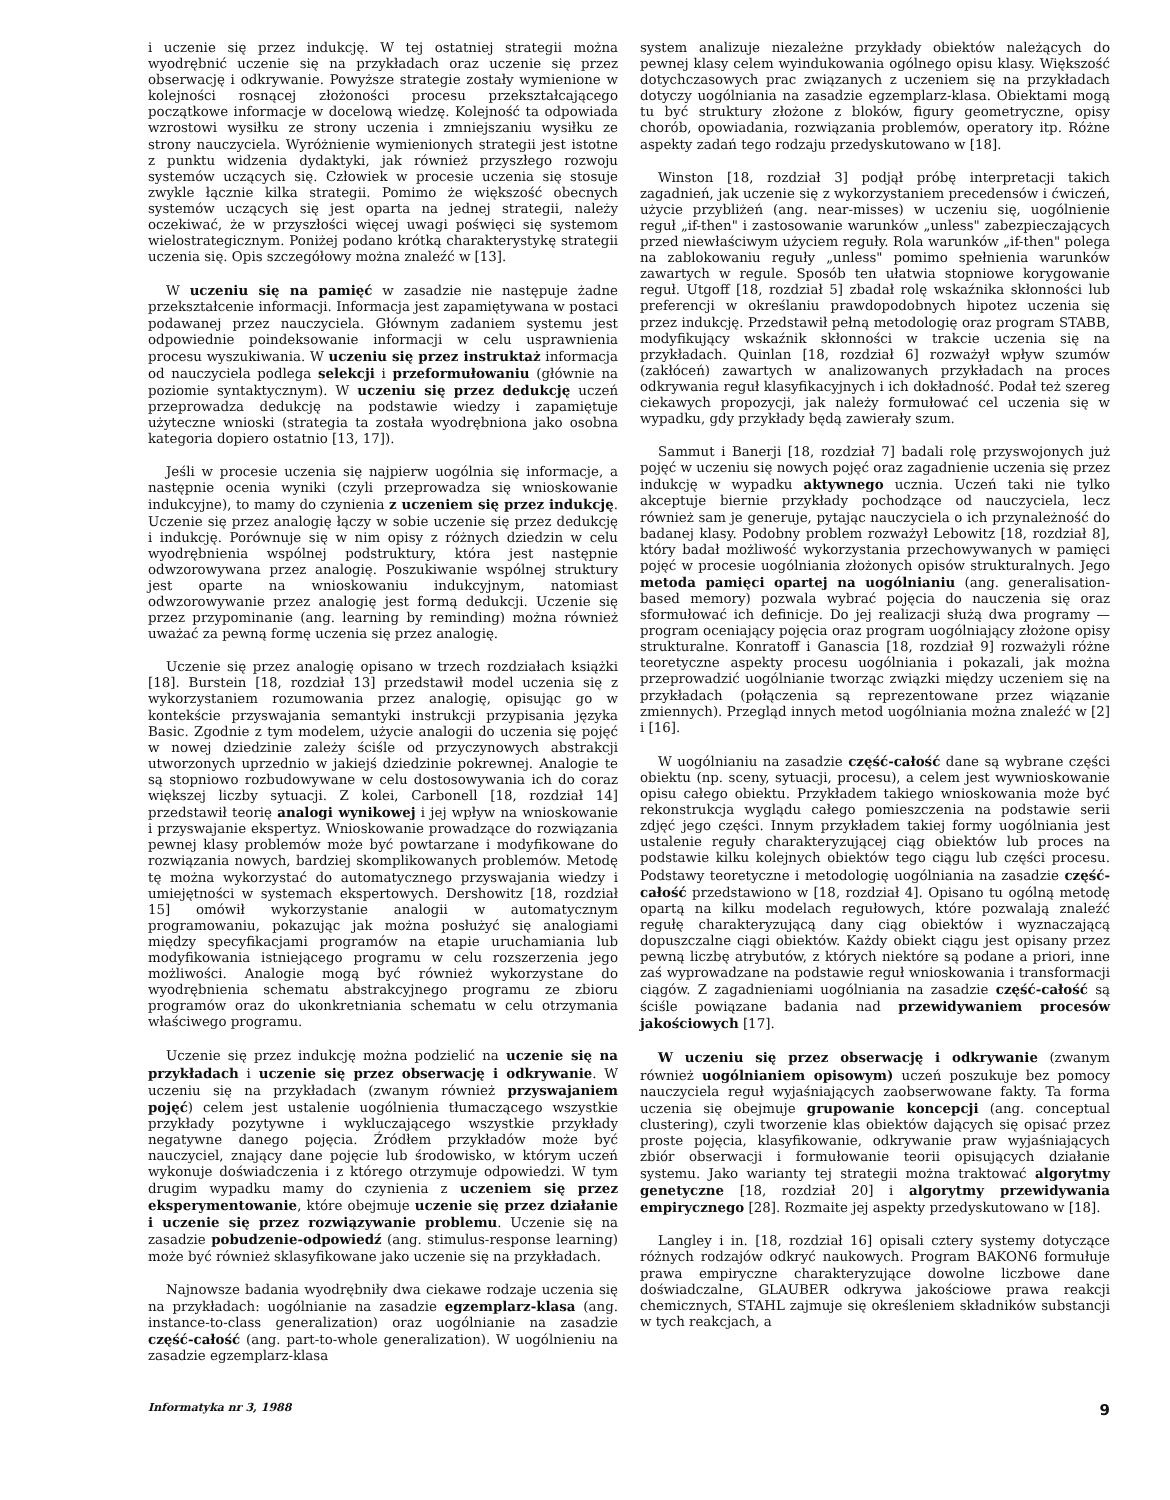i uczenie się przez indukcję. W tej ostatniej strategii można wyodrębnić uczenie się na przykładach oraz uczenie się przez obserwację i odkrywanie. Powyższe strategie zostały wymienione w kolejności rosnącej złożoności procesu przekształcającego początkowe informacje w docelową wiedzę. Kolejność ta odpowiada wzrostowi wysiłku ze strony uczenia i zmniejszaniu wysiłku ze strony nauczyciela. Wyróżnienie wymienionych strategii jest istotne z punktu widzenia dydaktyki, jak również przyszłego rozwoju systemów uczących się. Człowiek w procesie uczenia się stosuje zwykle łącznie kilka strategii. Pomimo że większość obecnych systemów uczących się jest oparta na jednej strategii, należy oczekiwać, że w przyszłości więcej uwagi poświęci się systemom wielostrategicznym. Poniżej podano krótką charakterystykę strategii uczenia się. Opis szczegółowy można znaleźć w [13].
W uczeniu się na pamięć w zasadzie nie następuje żadne przekształcenie informacji. Informacja jest zapamiętywana w postaci podawanej przez nauczyciela. Głównym zadaniem systemu jest odpowiednie poindeksowanie informacji w celu usprawnienia procesu wyszukiwania. W uczeniu się przez instruktaż informacja od nauczyciela podlega selekcji i przeformułowaniu (głównie na poziomie syntaktycznym). W uczeniu się przez dedukcję uczeń przeprowadza dedukcję na podstawie wiedzy i zapamiętuje użyteczne wnioski (strategia ta została wyodrębniona jako osobna kategoria dopiero ostatnio [13, 17]).
Jeśli w procesie uczenia się najpierw uogólnia się informacje, a następnie ocenia wyniki (czyli przeprowadza się wnioskowanie indukcyjne), to mamy do czynienia z uczeniem się przez indukcję. Uczenie się przez analogię łączy w sobie uczenie się przez dedukcję i indukcję. Porównuje się w nim opisy z różnych dziedzin w celu wyodrębnienia wspólnej podstruktury, która jest następnie odwzorowywana przez analogię. Poszukiwanie wspólnej struktury jest oparte na wnioskowaniu indukcyjnym, natomiast odwzorowywanie przez analogię jest formą dedukcji. Uczenie się przez przypominanie (ang. learning by reminding) można również uważać za pewną formę uczenia się przez analogię.
Uczenie się przez analogię opisano w trzech rozdziałach książki [18]. Burstein [18, rozdział 13] przedstawił model uczenia się z wykorzystaniem rozumowania przez analogię, opisując go w kontekście przyswajania semantyki instrukcji przypisania języka Basic. Zgodnie z tym modelem, użycie analogii do uczenia się pojęć w nowej dziedzinie zależy ściśle od przyczynowych abstrakcji utworzonych uprzednio w jakiejś dziedzinie pokrewnej. Analogie te są stopniowo rozbudowywane w celu dostosowywania ich do coraz większej liczby sytuacji. Z kolei, Carbonell [18, rozdział 14] przedstawił teorię analogi wynikowej i jej wpływ na wnioskowanie i przyswajanie ekspertyz. Wnioskowanie prowadzące do rozwiązania pewnej klasy problemów może być powtarzane i modyfikowane do rozwiązania nowych, bardziej skomplikowanych problemów. Metodę tę można wykorzystać do automatycznego przyswajania wiedzy i umiejętności w systemach ekspertowych. Dershowitz [18, rozdział 15] omówił wykorzystanie analogii w automatycznym programowaniu, pokazując jak można posłużyć się analogiami między specyfikacjami programów na etapie uruchamiania lub modyfikowania istniejącego programu w celu rozszerzenia jego możliwości. Analogie mogą być również wykorzystane do wyodrębnienia schematu abstrakcyjnego programu ze zbioru programów oraz do ukonkretniania schematu w celu otrzymania właściwego programu.
Uczenie się przez indukcję można podzielić na uczenie się na przykładach i uczenie się przez obserwację i odkrywanie. W uczeniu się na przykładach (zwanym również przyswajaniem pojęć) celem jest ustalenie uogólnienia tłumaczącego wszystkie przykłady pozytywne i wykluczającego wszystkie przykłady negatywne danego pojęcia. Źródłem przykładów może być nauczyciel, znający dane pojęcie lub środowisko, w którym uczeń wykonuje doświadczenia i z którego otrzymuje odpowiedzi. W tym drugim wypadku mamy do czynienia z uczeniem się przez eksperymentowanie, które obejmuje uczenie się przez działanie i uczenie się przez rozwiązywanie problemu. Uczenie się na zasadzie pobudzenie-odpowiedź (ang. stimulus-response learning) może być również sklasyfikowane jako uczenie się na przykładach.
Najnowsze badania wyodrębniły dwa ciekawe rodzaje uczenia się na przykładach: uogólnianie na zasadzie egzemplarz-klasa (ang. instance-to-class generalization) oraz uogólnianie na zasadzie część-całość (ang. part-to-whole generalization). W uogólnieniu na zasadzie egzemplarz-klasa
system analizuje niezależne przykłady obiektów należących do pewnej klasy celem wyindukowania ogólnego opisu klasy. Większość dotychczasowych prac związanych z uczeniem się na przykładach dotyczy uogólniania na zasadzie egzemplarz-klasa. Obiektami mogą tu być struktury złożone z bloków, figury geometryczne, opisy chorób, opowiadania, rozwiązania problemów, operatory itp. Różne aspekty zadań tego rodzaju przedyskutowano w [18].
Winston [18, rozdział 3] podjął próbę interpretacji takich zagadnień, jak uczenie się z wykorzystaniem precedensów i ćwiczeń, użycie przybliżeń (ang. near-misses) w uczeniu się, uogólnienie reguł „if-then" i zastosowanie warunków „unless" zabezpieczających przed niewłaściwym użyciem reguły. Rola warunków „if-then" polega na zablokowaniu reguły „unless" pomimo spełnienia warunków zawartych w regule. Sposób ten ułatwia stopniowe korygowanie reguł. Utgoff [18, rozdział 5] zbadał rolę wskaźnika skłonności lub preferencji w określaniu prawdopodobnych hipotez uczenia się przez indukcję. Przedstawił pełną metodologię oraz program STABB, modyfikujący wskaźnik skłonności w trakcie uczenia się na przykładach. Quinlan [18, rozdział 6] rozważył wpływ szumów (zakłóceń) zawartych w analizowanych przykładach na proces odkrywania reguł klasyfikacyjnych i ich dokładność. Podał też szereg ciekawych propozycji, jak należy formułować cel uczenia się w wypadku, gdy przykłady będą zawierały szum.
Sammut i Banerji [18, rozdział 7] badali rolę przyswojonych już pojęć w uczeniu się nowych pojęć oraz zagadnienie uczenia się przez indukcję w wypadku aktywnego ucznia. Uczeń taki nie tylko akceptuje biernie przykłady pochodzące od nauczyciela, lecz również sam je generuje, pytając nauczyciela o ich przynależność do badanej klasy. Podobny problem rozważył Lebowitz [18, rozdział 8], który badał możliwość wykorzystania przechowywanych w pamięci pojęć w procesie uogólniania złożonych opisów strukturalnych. Jego metoda pamięci opartej na uogólnianiu (ang. generalisation-based memory) pozwala wybrać pojęcia do nauczenia się oraz sformułować ich definicje. Do jej realizacji służą dwa programy — program oceniający pojęcia oraz program uogólniający złożone opisy strukturalne. Konratoff i Ganascia [18, rozdział 9] rozważyli różne teoretyczne aspekty procesu uogólniania i pokazali, jak można przeprowadzić uogólnianie tworząc związki między uczeniem się na przykładach (połączenia są reprezentowane przez wiązanie zmiennych). Przegląd innych metod uogólniania można znaleźć w [2] i [16].
W uogólnianiu na zasadzie część-całość dane są wybrane części obiektu (np. sceny, sytuacji, procesu), a celem jest wywnioskowanie opisu całego obiektu. Przykładem takiego wnioskowania może być rekonstrukcja wyglądu całego pomieszczenia na podstawie serii zdjęć jego części. Innym przykładem takiej formy uogólniania jest ustalenie reguły charakteryzującej ciąg obiektów lub proces na podstawie kilku kolejnych obiektów tego ciągu lub części procesu. Podstawy teoretyczne i metodologię uogólniania na zasadzie część-całość przedstawiono w [18, rozdział 4]. Opisano tu ogólną metodę opartą na kilku modelach regułowych, które pozwalają znaleźć regułę charakteryzującą dany ciąg obiektów i wyznaczającą dopuszczalne ciągi obiektów. Każdy obiekt ciągu jest opisany przez pewną liczbę atrybutów, z których niektóre są podane a priori, inne zaś wyprowadzane na podstawie reguł wnioskowania i transformacji ciągów. Z zagadnieniami uogólniania na zasadzie część-całość są ściśle powiązane badania nad przewidywaniem procesów jakościowych [17].
W uczeniu się przez obserwację i odkrywanie (zwanym również uogólnianiem opisowym) uczeń poszukuje bez pomocy nauczyciela reguł wyjaśniających zaobserwowane fakty. Ta forma uczenia się obejmuje grupowanie koncepcji (ang. conceptual clustering), czyli tworzenie klas obiektów dających się opisać przez proste pojęcia, klasyfikowanie, odkrywanie praw wyjaśniających zbiór obserwacji i formułowanie teorii opisujących działanie systemu. Jako warianty tej strategii można traktować algorytmy genetyczne [18, rozdział 20] i algorytmy przewidywania empirycznego [28]. Rozmaite jej aspekty przedyskutowano w [18].
Langley i in. [18, rozdział 16] opisali cztery systemy dotyczące różnych rodzajów odkryć naukowych. Program BAKON6 formułuje prawa empiryczne charakteryzujące dowolne liczbowe dane doświadczalne, GLAUBER odkrywa jakościowe prawa reakcji chemicznych, STAHL zajmuje się określeniem składników substancji w tych reakcjach, a
Informatyka nr 3, 1988 9